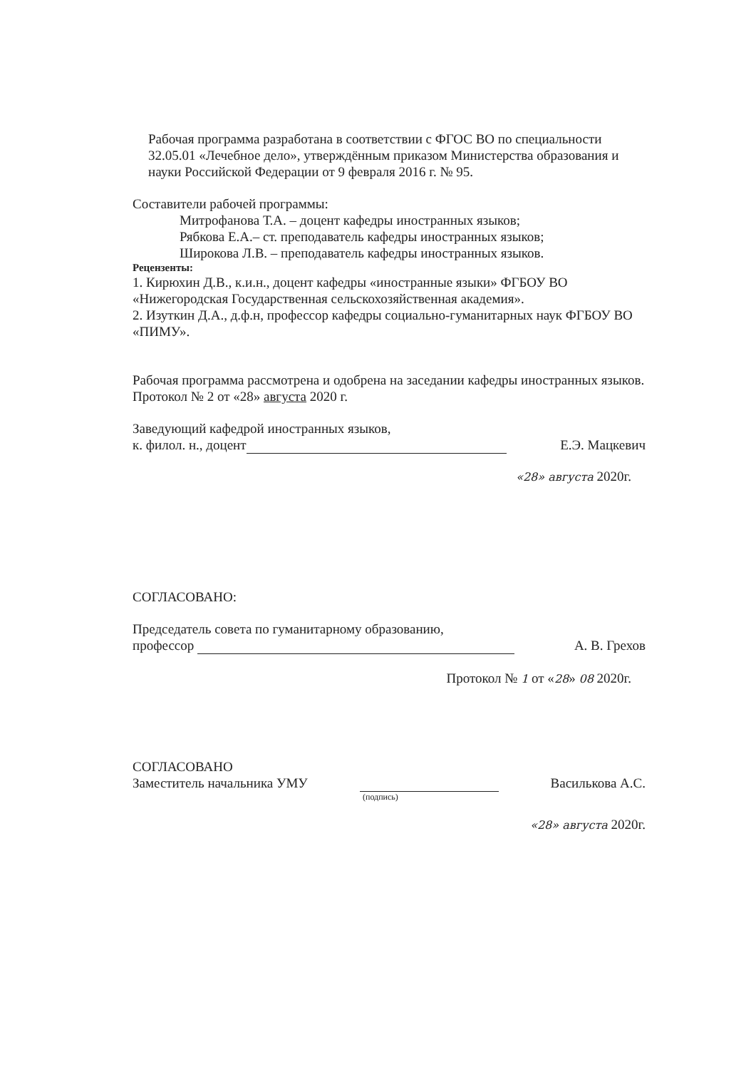Рабочая программа разработана в соответствии с ФГОС ВО по специальности 32.05.01 «Лечебное дело», утверждённым приказом Министерства образования и науки Российской Федерации от 9 февраля 2016 г. № 95.
Составители рабочей программы:
Митрофанова Т.А. – доцент кафедры иностранных языков;
Рябкова Е.А.– ст. преподаватель кафедры иностранных языков;
Широкова Л.В. – преподаватель кафедры иностранных языков.
Рецензенты:
1. Кирюхин Д.В., к.и.н., доцент кафедры «иностранные языки» ФГБОУ ВО «Нижегородская Государственная сельскохозяйственная академия».
2. Изуткин Д.А., д.ф.н, профессор кафедры социально-гуманитарных наук ФГБОУ ВО «ПИМУ».
Рабочая программа рассмотрена и одобрена на заседании кафедры иностранных языков. Протокол № 2 от «28» августа 2020 г.
Заведующий кафедрой иностранных языков,
к. филол. н., доцент Е.Э. Мацкевич
«28» августа 2020г.
СОГЛАСОВАНО:
Председатель совета по гуманитарному образованию,
профессор А. В. Грехов
Протокол № 1 от «28» 08 2020г.
СОГЛАСОВАНО
Заместитель начальника УМУ Василькова А.С.
(подпись)
«28» августа 2020г.